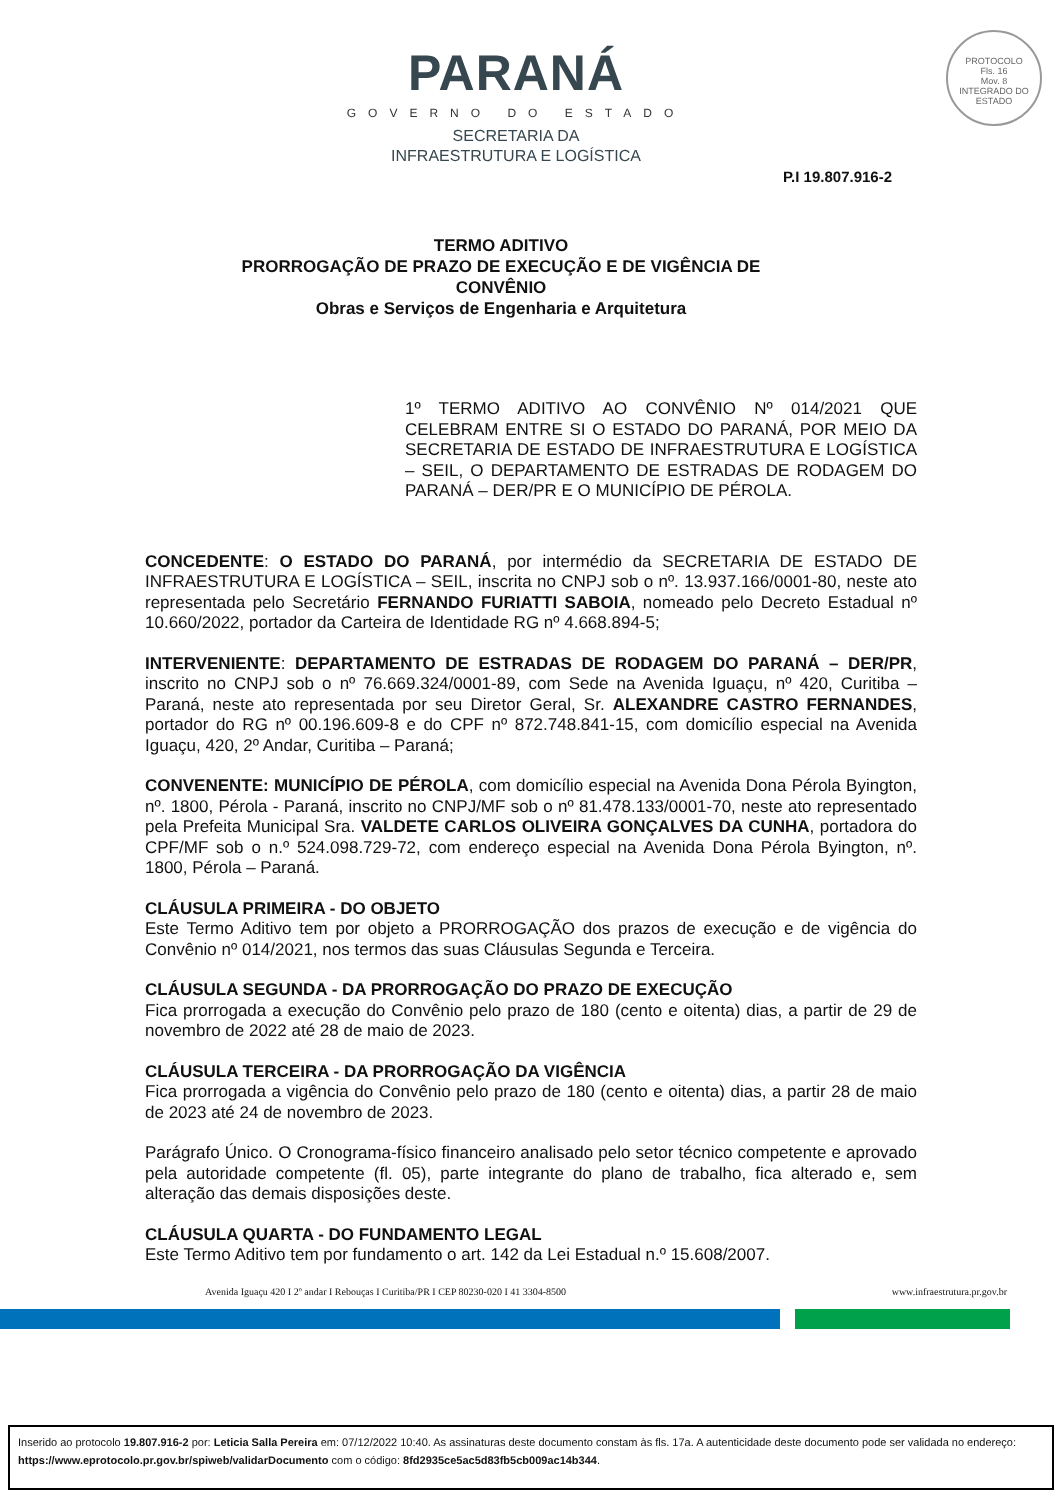PARANÁ
GOVERNO DO ESTADO
SECRETARIA DA
INFRAESTRUTURA E LOGÍSTICA
PROTOCOLO
Fls. 16
Mov. 8
INTEGRADO DO ESTADO
P.I 19.807.916-2
TERMO ADITIVO
PRORROGAÇÃO DE PRAZO DE EXECUÇÃO E DE VIGÊNCIA DE
CONVÊNIO
Obras e Serviços de Engenharia e Arquitetura
1º TERMO ADITIVO AO CONVÊNIO Nº 014/2021 QUE CELEBRAM ENTRE SI O ESTADO DO PARANÁ, POR MEIO DA SECRETARIA DE ESTADO DE INFRAESTRUTURA E LOGÍSTICA – SEIL, O DEPARTAMENTO DE ESTRADAS DE RODAGEM DO PARANÁ – DER/PR E O MUNICÍPIO DE PÉROLA.
CONCEDENTE: O ESTADO DO PARANÁ, por intermédio da SECRETARIA DE ESTADO DE INFRAESTRUTURA E LOGÍSTICA – SEIL, inscrita no CNPJ sob o nº. 13.937.166/0001-80, neste ato representada pelo Secretário FERNANDO FURIATTI SABOIA, nomeado pelo Decreto Estadual nº 10.660/2022, portador da Carteira de Identidade RG nº 4.668.894-5;
INTERVENIENTE: DEPARTAMENTO DE ESTRADAS DE RODAGEM DO PARANÁ – DER/PR, inscrito no CNPJ sob o nº 76.669.324/0001-89, com Sede na Avenida Iguaçu, nº 420, Curitiba – Paraná, neste ato representada por seu Diretor Geral, Sr. ALEXANDRE CASTRO FERNANDES, portador do RG nº 00.196.609-8 e do CPF nº 872.748.841-15, com domicílio especial na Avenida Iguaçu, 420, 2º Andar, Curitiba – Paraná;
CONVENENTE: MUNICÍPIO DE PÉROLA, com domicílio especial na Avenida Dona Pérola Byington, nº. 1800, Pérola - Paraná, inscrito no CNPJ/MF sob o nº 81.478.133/0001-70, neste ato representado pela Prefeita Municipal Sra. VALDETE CARLOS OLIVEIRA GONÇALVES DA CUNHA, portadora do CPF/MF sob o n.º 524.098.729-72, com endereço especial na Avenida Dona Pérola Byington, nº. 1800, Pérola – Paraná.
CLÁUSULA PRIMEIRA - DO OBJETO
Este Termo Aditivo tem por objeto a PRORROGAÇÃO dos prazos de execução e de vigência do Convênio nº 014/2021, nos termos das suas Cláusulas Segunda e Terceira.
CLÁUSULA SEGUNDA - DA PRORROGAÇÃO DO PRAZO DE EXECUÇÃO
Fica prorrogada a execução do Convênio pelo prazo de 180 (cento e oitenta) dias, a partir de 29 de novembro de 2022 até 28 de maio de 2023.
CLÁUSULA TERCEIRA - DA PRORROGAÇÃO DA VIGÊNCIA
Fica prorrogada a vigência do Convênio pelo prazo de 180 (cento e oitenta) dias, a partir 28 de maio de 2023 até 24 de novembro de 2023.
Parágrafo Único. O Cronograma-físico financeiro analisado pelo setor técnico competente e aprovado pela autoridade competente (fl. 05), parte integrante do plano de trabalho, fica alterado e, sem alteração das demais disposições deste.
CLÁUSULA QUARTA - DO FUNDAMENTO LEGAL
Este Termo Aditivo tem por fundamento o art. 142 da Lei Estadual n.º 15.608/2007.
Avenida Iguaçu 420 I 2º andar I Rebouças I Curitiba/PR I CEP 80230-020 I 41 3304-8500 www.infraestrutura.pr.gov.br
Inserido ao protocolo 19.807.916-2 por: Leticia Salla Pereira em: 07/12/2022 10:40. As assinaturas deste documento constam às fls. 17a. A autenticidade deste documento pode ser validada no endereço: https://www.eprotocolo.pr.gov.br/spiweb/validarDocumento com o código: 8fd2935ce5ac5d83fb5cb009ac14b344.